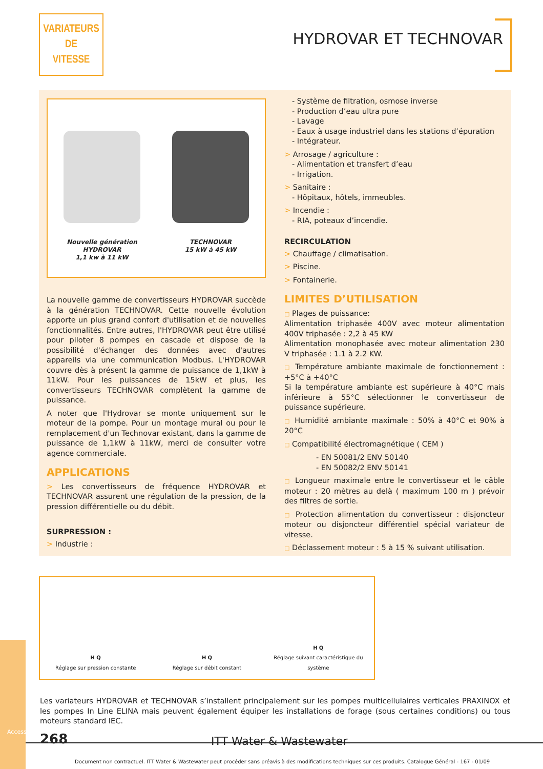VARIATEURS
DE
VITESSE
HYDROVAR ET TECHNOVAR
Nouvelle génération
HYDROVAR
1,1 kw à 11 kW
TECHNOVAR
15 kW à 45 kW
La nouvelle gamme de convertisseurs HYDROVAR succède à la génération TECHNOVAR. Cette nouvelle évolution apporte un plus grand confort d'utilisation et de nouvelles fonctionnalités. Entre autres, l'HYDROVAR peut être utilisé pour piloter 8 pompes en cascade et dispose de la possibilité d'échanger des données avec d'autres appareils via une communication Modbus. L'HYDROVAR couvre dès à présent la gamme de puissance de 1,1kW à 11kW. Pour les puissances de 15kW et plus, les convertisseurs TECHNOVAR complètent la gamme de puissance.
A noter que l'Hydrovar se monte uniquement sur le moteur de la pompe. Pour un montage mural ou pour le remplacement d'un Technovar existant, dans la gamme de puissance de 1,1kW à 11kW, merci de consulter votre agence commerciale.
APPLICATIONS
> Les convertisseurs de fréquence HYDROVAR et TECHNOVAR assurent une régulation de la pression, de la pression différentielle ou du débit.
SURPRESSION :
> Industrie :
- Système de filtration, osmose inverse
- Production d’eau ultra pure
- Lavage
- Eaux à usage industriel dans les stations d’épuration
- Intégrateur.
> Arrosage / agriculture :
- Alimentation et transfert d’eau
- Irrigation.
> Sanitaire :
- Hôpitaux, hôtels, immeubles.
> Incendie :
- RIA, poteaux d’incendie.
RECIRCULATION
> Chauffage / climatisation.
> Piscine.
> Fontainerie.
LIMITES D’UTILISATION
□ Plages de puissance:
Alimentation triphasée 400V avec moteur alimentation 400V triphasée : 2,2 à 45 KW
Alimentation monophasée avec moteur alimentation 230 V triphasée : 1.1 à 2.2 KW.
□ Température ambiante maximale de fonctionnement : +5°C à +40°C
Si la température ambiante est supérieure à 40°C mais inférieure à 55°C sélectionner le convertisseur de puissance supérieure.
□ Humidité ambiante maximale : 50% à 40°C et 90% à 20°C
□ Compatibilité électromagnétique ( CEM )
- EN 50081/2 ENV 50140
- EN 50082/2 ENV 50141
□ Longueur maximale entre le convertisseur et le câble moteur : 20 mètres au delà ( maximum 100 m ) prévoir des filtres de sortie.
□ Protection alimentation du convertisseur : disjoncteur moteur ou disjoncteur différentiel spécial variateur de vitesse.
□ Déclassement moteur : 5 à 15 % suivant utilisation.
H Q
Réglage sur pression constante
H Q
Réglage sur débit constant
H Q
Réglage suivant caractéristique du système
Les variateurs HYDROVAR et TECHNOVAR s’installent principalement sur les pompes multicellulaires verticales PRAXINOX et les pompes In Line ELINA mais peuvent également équiper les installations de forage (sous certaines conditions) ou tous moteurs standard IEC.
Accessoires
268 ITT Water & Wastewater
Document non contractuel. ITT Water & Wastewater peut procéder sans préavis à des modifications techniques sur ces produits. Catalogue Général - 167 - 01/09